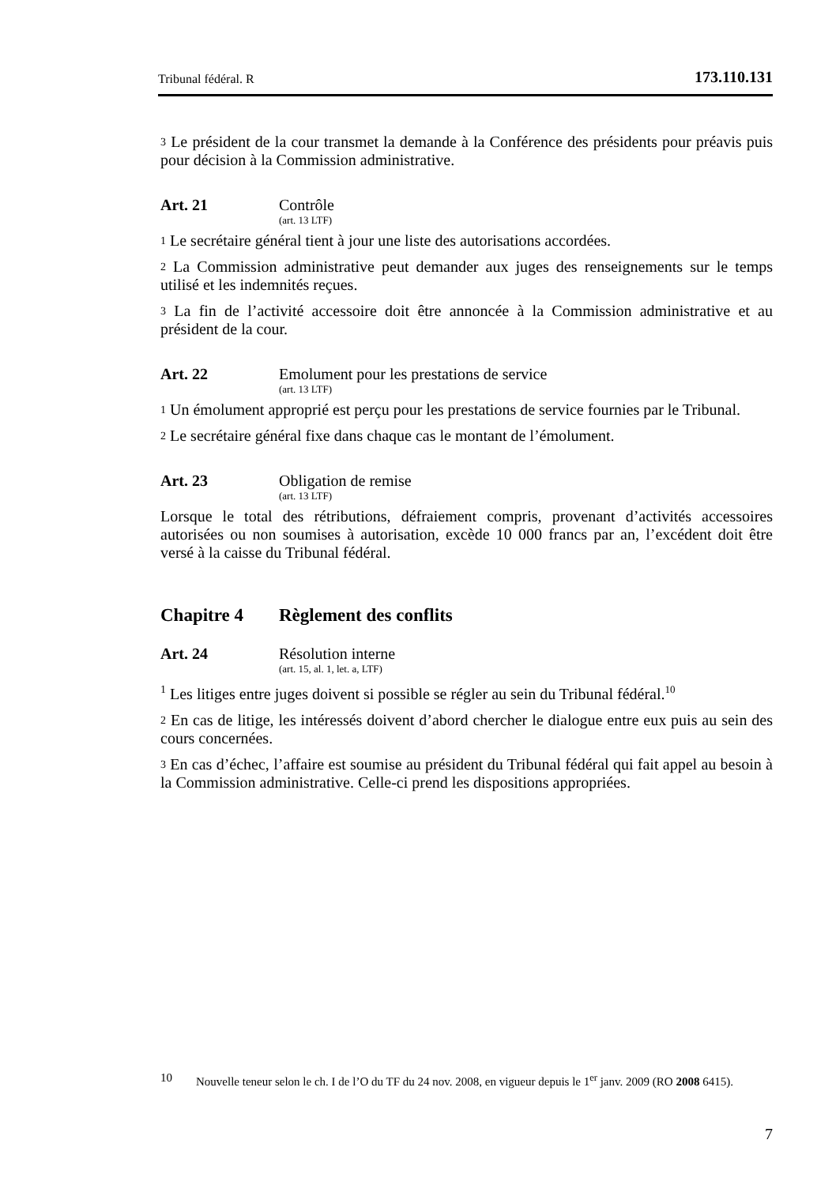Tribunal fédéral. R 173.110.131
3 Le président de la cour transmet la demande à la Conférence des présidents pour préavis puis pour décision à la Commission administrative.
Art. 21 Contrôle
(art. 13 LTF)
1 Le secrétaire général tient à jour une liste des autorisations accordées.
2 La Commission administrative peut demander aux juges des renseignements sur le temps utilisé et les indemnités reçues.
3 La fin de l’activité accessoire doit être annoncée à la Commission administrative et au président de la cour.
Art. 22 Emolument pour les prestations de service
(art. 13 LTF)
1 Un émolument approprié est perçu pour les prestations de service fournies par le Tribunal.
2 Le secrétaire général fixe dans chaque cas le montant de l’émolument.
Art. 23 Obligation de remise
(art. 13 LTF)
Lorsque le total des rétributions, défraiement compris, provenant d’activités accessoires autorisées ou non soumises à autorisation, excède 10 000 francs par an, l’excédent doit être versé à la caisse du Tribunal fédéral.
Chapitre 4 Règlement des conflits
Art. 24 Résolution interne
(art. 15, al. 1, let. a, LTF)
1 Les litiges entre juges doivent si possible se régler au sein du Tribunal fédéral.<sup>10</sup>
2 En cas de litige, les intéressés doivent d’abord chercher le dialogue entre eux puis au sein des cours concernées.
3 En cas d’échec, l’affaire est soumise au président du Tribunal fédéral qui fait appel au besoin à la Commission administrative. Celle-ci prend les dispositions appropriées.
10 Nouvelle teneur selon le ch. I de l’O du TF du 24 nov. 2008, en vigueur depuis le 1<sup>er</sup> janv. 2009 (RO 2008 6415).
7